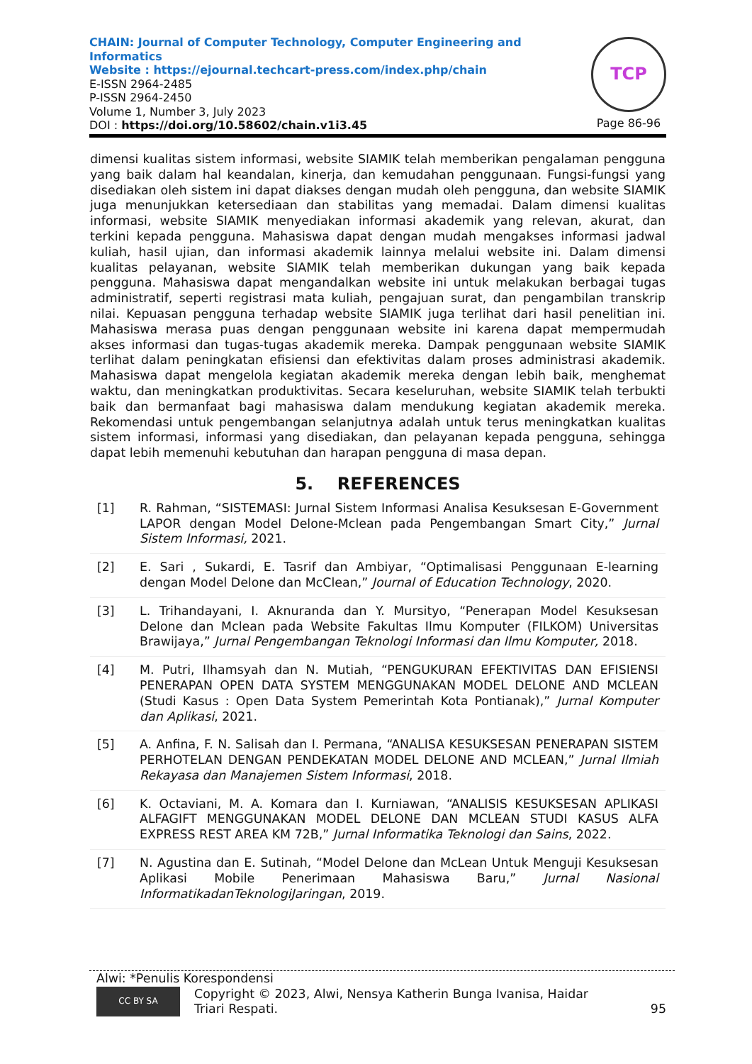CHAIN: Journal of Computer Technology, Computer Engineering and Informatics
Website : https://ejournal.techcart-press.com/index.php/chain
E-ISSN 2964-2485
P-ISSN 2964-2450
Volume 1, Number 3, July 2023
DOI : https://doi.org/10.58602/chain.v1i3.45
TCP
Page 86-96
dimensi kualitas sistem informasi, website SIAMIK telah memberikan pengalaman pengguna yang baik dalam hal keandalan, kinerja, dan kemudahan penggunaan. Fungsi-fungsi yang disediakan oleh sistem ini dapat diakses dengan mudah oleh pengguna, dan website SIAMIK juga menunjukkan ketersediaan dan stabilitas yang memadai. Dalam dimensi kualitas informasi, website SIAMIK menyediakan informasi akademik yang relevan, akurat, dan terkini kepada pengguna. Mahasiswa dapat dengan mudah mengakses informasi jadwal kuliah, hasil ujian, dan informasi akademik lainnya melalui website ini. Dalam dimensi kualitas pelayanan, website SIAMIK telah memberikan dukungan yang baik kepada pengguna. Mahasiswa dapat mengandalkan website ini untuk melakukan berbagai tugas administratif, seperti registrasi mata kuliah, pengajuan surat, dan pengambilan transkrip nilai. Kepuasan pengguna terhadap website SIAMIK juga terlihat dari hasil penelitian ini. Mahasiswa merasa puas dengan penggunaan website ini karena dapat mempermudah akses informasi dan tugas-tugas akademik mereka. Dampak penggunaan website SIAMIK terlihat dalam peningkatan efisiensi dan efektivitas dalam proses administrasi akademik. Mahasiswa dapat mengelola kegiatan akademik mereka dengan lebih baik, menghemat waktu, dan meningkatkan produktivitas. Secara keseluruhan, website SIAMIK telah terbukti baik dan bermanfaat bagi mahasiswa dalam mendukung kegiatan akademik mereka. Rekomendasi untuk pengembangan selanjutnya adalah untuk terus meningkatkan kualitas sistem informasi, informasi yang disediakan, dan pelayanan kepada pengguna, sehingga dapat lebih memenuhi kebutuhan dan harapan pengguna di masa depan.
5. REFERENCES
| [1] | R. Rahman, “SISTEMASI: Jurnal Sistem Informasi Analisa Kesuksesan E-Government LAPOR dengan Model Delone-Mclean pada Pengembangan Smart City,” Jurnal Sistem Informasi, 2021. |
| [2] | E. Sari , Sukardi, E. Tasrif dan Ambiyar, “Optimalisasi Penggunaan E-learning dengan Model Delone dan McClean,” Journal of Education Technology , 2020. |
| [3] | L. Trihandayani, I. Aknuranda dan Y. Mursityo, “Penerapan Model Kesuksesan Delone dan Mclean pada Website Fakultas Ilmu Komputer (FILKOM) Universitas Brawijaya,” Jurnal Pengembangan Teknologi Informasi dan Ilmu Komputer, 2018. |
| [4] | M. Putri, Ilhamsyah dan N. Mutiah, “PENGUKURAN EFEKTIVITAS DAN EFISIENSI PENERAPAN OPEN DATA SYSTEM MENGGUNAKAN MODEL DELONE AND MCLEAN (Studi Kasus : Open Data System Pemerintah Kota Pontianak),” Jurnal Komputer dan Aplikasi , 2021. |
| [5] | A. Anfina, F. N. Salisah dan I. Permana, “ANALISA KESUKSESAN PENERAPAN SISTEM PERHOTELAN DENGAN PENDEKATAN MODEL DELONE AND MCLEAN,” Jurnal Ilmiah Rekayasa dan Manajemen Sistem Informasi , 2018. |
| [6] | K. Octaviani, M. A. Komara dan I. Kurniawan, “ANALISIS KESUKSESAN APLIKASI ALFAGIFT MENGGUNAKAN MODEL DELONE DAN MCLEAN STUDI KASUS ALFA EXPRESS REST AREA KM 72B,” Jurnal Informatika Teknologi dan Sains , 2022. |
| [7] | N. Agustina dan E. Sutinah, “Model Delone dan McLean Untuk Menguji Kesuksesan Aplikasi Mobile Penerimaan Mahasiswa Baru,” Jurnal Nasional InformatikadanTeknologiJaringan , 2019. |
Alwi: *Penulis Korespondensi
CC BY SA Copyright © 2023, Alwi, Nensya Katherin Bunga Ivanisa, Haidar
Triari Respati. 95